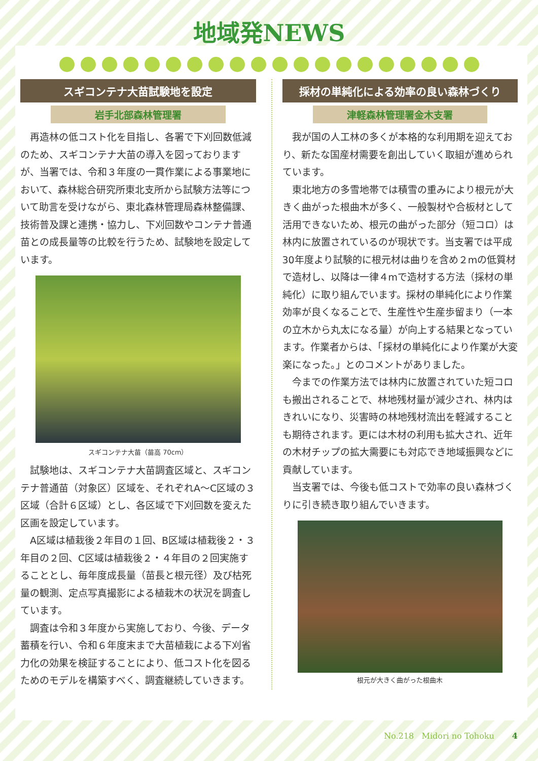地域発NEWS
スギコンテナ大苗試験地を設定
岩手北部森林管理署
再造林の低コスト化を目指し、各署で下刈回数低減のため、スギコンテナ大苗の導入を図っておりますが、当署では、令和３年度の一貫作業による事業地において、森林総合研究所東北支所から試験方法等について助言を受けながら、東北森林管理局森林整備課、技術普及課と連携・協力し、下刈回数やコンテナ普通苗との成長量等の比較を行うため、試験地を設定しています。
スギコンテナ大苗（苗高 70cm）
試験地は、スギコンテナ大苗調査区域と、スギコンテナ普通苗（対象区）区域を、それぞれA～C区域の３区域（合計６区域）とし、各区域で下刈回数を変えた区画を設定しています。
A区域は植栽後２年目の１回、B区域は植栽後２・３年目の２回、C区域は植栽後２・４年目の２回実施することとし、毎年度成長量（苗長と根元径）及び枯死量の観測、定点写真撮影による植栽木の状況を調査しています。
調査は令和３年度から実施しており、今後、データ蓄積を行い、令和６年度末まで大苗植栽による下刈省力化の効果を検証することにより、低コスト化を図るためのモデルを構築すべく、調査継続していきます。
採材の単純化による効率の良い森林づくり
津軽森林管理署金木支署
我が国の人工林の多くが本格的な利用期を迎えており、新たな国産材需要を創出していく取組が進められています。
東北地方の多雪地帯では積雪の重みにより根元が大きく曲がった根曲木が多く、一般製材や合板材として活用できないため、根元の曲がった部分（短コロ）は林内に放置されているのが現状です。当支署では平成30年度より試験的に根元材は曲りを含め２mの低質材で造材し、以降は一律４mで造材する方法（採材の単純化）に取り組んでいます。採材の単純化により作業効率が良くなることで、生産性や生産歩留まり（一本の立木から丸太になる量）が向上する結果となっています。作業者からは、「採材の単純化により作業が大変楽になった。」とのコメントがありました。
今までの作業方法では林内に放置されていた短コロも搬出されることで、林地残材量が減少され、林内はきれいになり、災害時の林地残材流出を軽減することも期待されます。更には木材の利用も拡大され、近年の木材チップの拡大需要にも対応でき地域振興などに貢献しています。
当支署では、今後も低コストで効率の良い森林づくりに引き続き取り組んでいきます。
根元が大きく曲がった根曲木
No.218 Midori no Tohoku 4